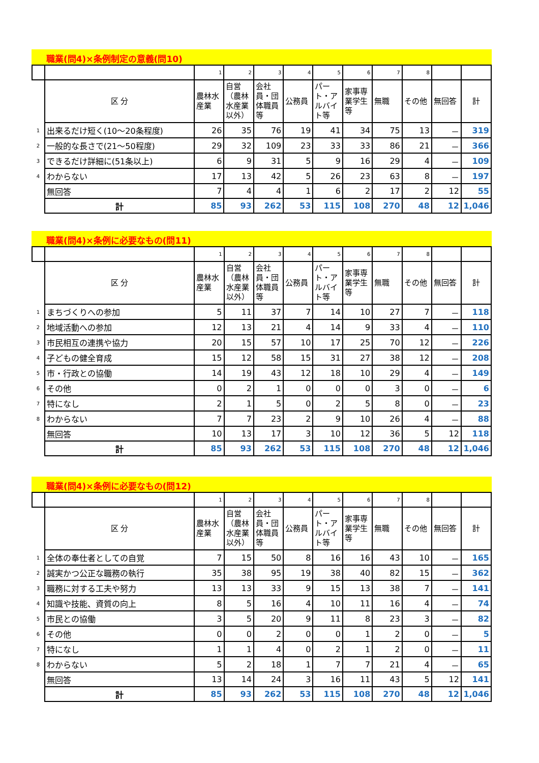職業(問4)×条例制定の意義(問10)
| | | 1 | 2 | 3 | 4 | 5 | 6 | 7 | 8 | | |
| | 区 分 | 農林水産業 | 自営（農林水産業以外） | 会社員・団体職員等 | 公務員 | パート・アルバイト等 | 家事専業学生等 | 無職 | その他 | 無回答 | 計 |
| 1 | 出来るだけ短く(10～20条程度) | 26 | 35 | 76 | 19 | 41 | 34 | 75 | 13 | － | 319 |
| 2 | 一般的な長さで(21～50程度) | 29 | 32 | 109 | 23 | 33 | 33 | 86 | 21 | － | 366 |
| 3 | できるだけ詳細に(51条以上) | 6 | 9 | 31 | 5 | 9 | 16 | 29 | 4 | － | 109 |
| 4 | わからない | 17 | 13 | 42 | 5 | 26 | 23 | 63 | 8 | － | 197 |
| | 無回答 | 7 | 4 | 4 | 1 | 6 | 2 | 17 | 2 | 12 | 55 |
| | 計 | 85 | 93 | 262 | 53 | 115 | 108 | 270 | 48 | 12 | 1,046 |
職業(問4)×条例に必要なもの(問11)
| | | 1 | 2 | 3 | 4 | 5 | 6 | 7 | 8 | | |
| | 区 分 | 農林水産業 | 自営（農林水産業以外） | 会社員・団体職員等 | 公務員 | パート・アルバイト等 | 家事専業学生等 | 無職 | その他 | 無回答 | 計 |
| 1 | まちづくりへの参加 | 5 | 11 | 37 | 7 | 14 | 10 | 27 | 7 | － | 118 |
| 2 | 地域活動への参加 | 12 | 13 | 21 | 4 | 14 | 9 | 33 | 4 | － | 110 |
| 3 | 市民相互の連携や協力 | 20 | 15 | 57 | 10 | 17 | 25 | 70 | 12 | － | 226 |
| 4 | 子どもの健全育成 | 15 | 12 | 58 | 15 | 31 | 27 | 38 | 12 | － | 208 |
| 5 | 市・行政との協働 | 14 | 19 | 43 | 12 | 18 | 10 | 29 | 4 | － | 149 |
| 6 | その他 | 0 | 2 | 1 | 0 | 0 | 0 | 3 | 0 | － | 6 |
| 7 | 特になし | 2 | 1 | 5 | 0 | 2 | 5 | 8 | 0 | － | 23 |
| 8 | わからない | 7 | 7 | 23 | 2 | 9 | 10 | 26 | 4 | － | 88 |
| | 無回答 | 10 | 13 | 17 | 3 | 10 | 12 | 36 | 5 | 12 | 118 |
| | 計 | 85 | 93 | 262 | 53 | 115 | 108 | 270 | 48 | 12 | 1,046 |
職業(問4)×条例に必要なもの(問12)
| | | 1 | 2 | 3 | 4 | 5 | 6 | 7 | 8 | | |
| | 区 分 | 農林水産業 | 自営（農林水産業以外） | 会社員・団体職員等 | 公務員 | パート・アルバイト等 | 家事専業学生等 | 無職 | その他 | 無回答 | 計 |
| 1 | 全体の奉仕者としての自覚 | 7 | 15 | 50 | 8 | 16 | 16 | 43 | 10 | － | 165 |
| 2 | 誠実かつ公正な職務の執行 | 35 | 38 | 95 | 19 | 38 | 40 | 82 | 15 | － | 362 |
| 3 | 職務に対する工夫や努力 | 13 | 13 | 33 | 9 | 15 | 13 | 38 | 7 | － | 141 |
| 4 | 知識や技能、資質の向上 | 8 | 5 | 16 | 4 | 10 | 11 | 16 | 4 | － | 74 |
| 5 | 市民との協働 | 3 | 5 | 20 | 9 | 11 | 8 | 23 | 3 | － | 82 |
| 6 | その他 | 0 | 0 | 2 | 0 | 0 | 1 | 2 | 0 | － | 5 |
| 7 | 特になし | 1 | 1 | 4 | 0 | 2 | 1 | 2 | 0 | － | 11 |
| 8 | わからない | 5 | 2 | 18 | 1 | 7 | 7 | 21 | 4 | － | 65 |
| | 無回答 | 13 | 14 | 24 | 3 | 16 | 11 | 43 | 5 | 12 | 141 |
| | 計 | 85 | 93 | 262 | 53 | 115 | 108 | 270 | 48 | 12 | 1,046 |